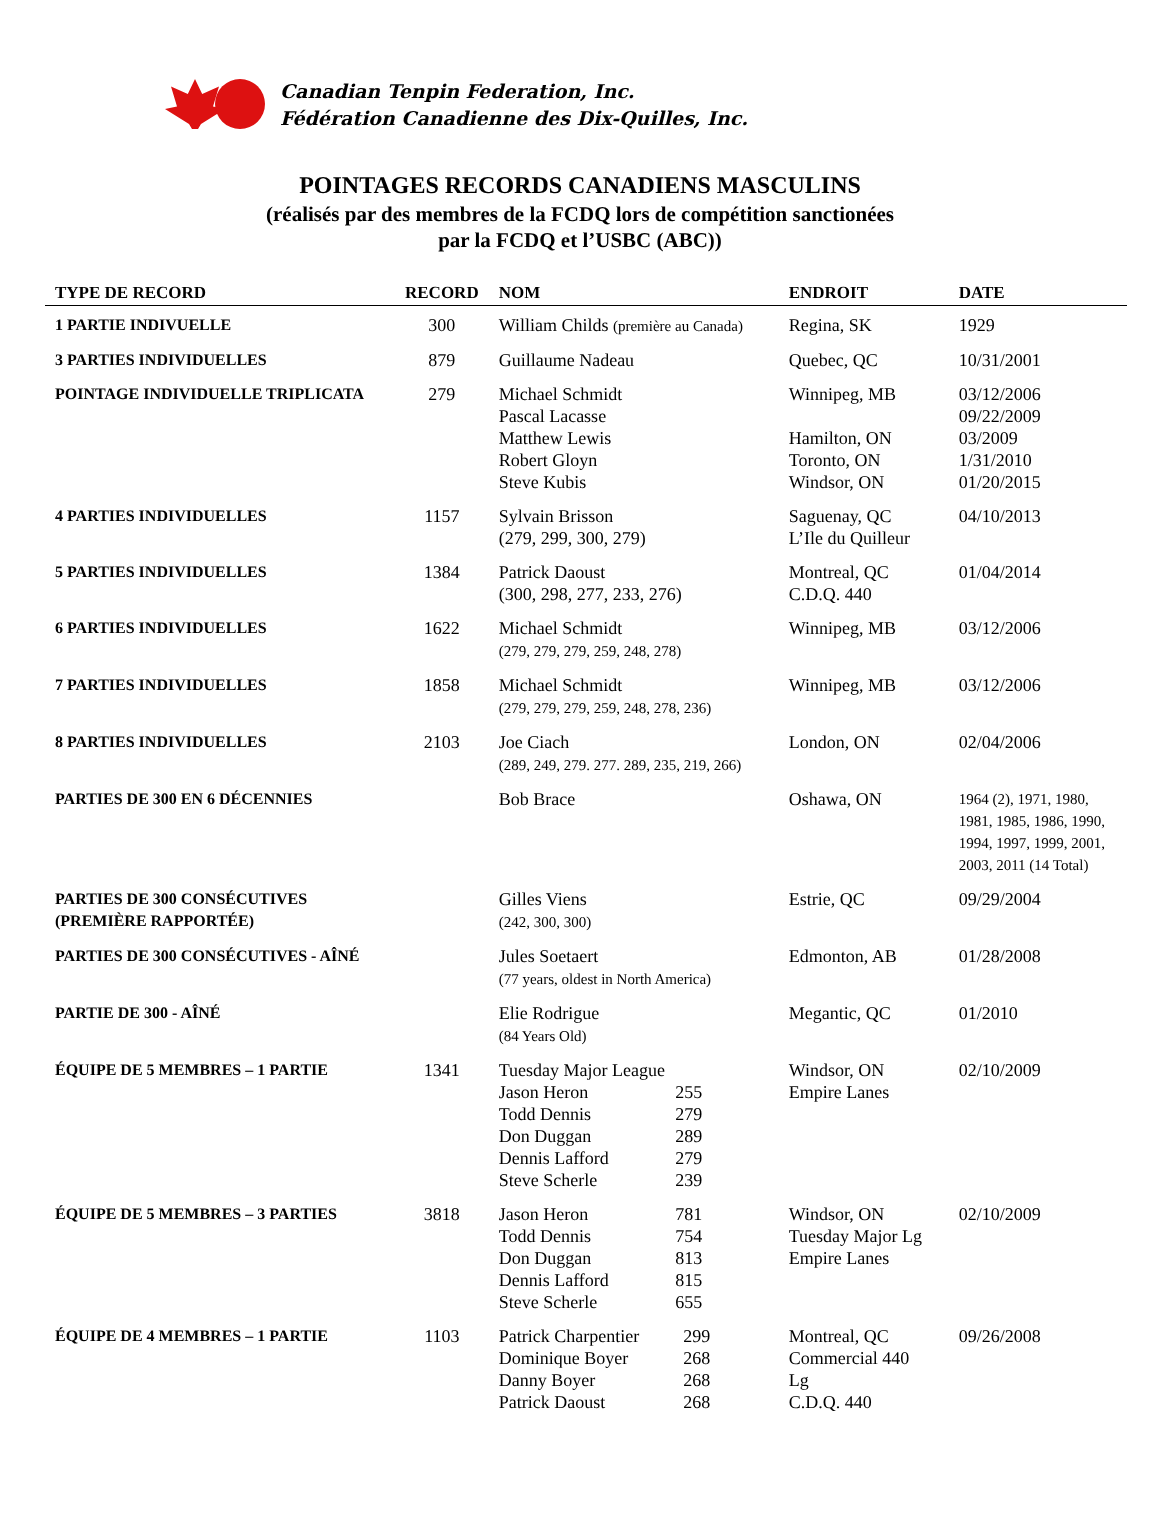Canadian Tenpin Federation, Inc.
Fédération Canadienne des Dix-Quilles, Inc.
POINTAGES RECORDS CANADIENS MASCULINS
(réalisés par des membres de la FCDQ lors de compétition sanctionées
par la FCDQ et l’USBC (ABC))
| TYPE DE RECORD | RECORD | NOM | ENDROIT | DATE |
| --- | --- | --- | --- | --- |
| 1 PARTIE INDIVUELLE | 300 | William Childs (première au Canada) | Regina, SK | 1929 |
| 3 PARTIES INDIVIDUELLES | 879 | Guillaume Nadeau | Quebec, QC | 10/31/2001 |
| POINTAGE INDIVIDUELLE TRIPLICATA | 279 | Michael Schmidt Pascal Lacasse Matthew Lewis Robert Gloyn Steve Kubis | Winnipeg, MB Hamilton, ON Toronto, ON Windsor, ON | 03/12/2006 09/22/2009 03/2009 1/31/2010 01/20/2015 |
| 4 PARTIES INDIVIDUELLES | 1157 | Sylvain Brisson (279, 299, 300, 279) | Saguenay, QC L’Ile du Quilleur | 04/10/2013 |
| 5 PARTIES INDIVIDUELLES | 1384 | Patrick Daoust (300, 298, 277, 233, 276) | Montreal, QC C.D.Q. 440 | 01/04/2014 |
| 6 PARTIES INDIVIDUELLES | 1622 | Michael Schmidt (279, 279, 279, 259, 248, 278) | Winnipeg, MB | 03/12/2006 |
| 7 PARTIES INDIVIDUELLES | 1858 | Michael Schmidt (279, 279, 279, 259, 248, 278, 236) | Winnipeg, MB | 03/12/2006 |
| 8 PARTIES INDIVIDUELLES | 2103 | Joe Ciach (289, 249, 279. 277. 289, 235, 219, 266) | London, ON | 02/04/2006 |
| PARTIES DE 300 EN 6 DÉCENNIES | | Bob Brace | Oshawa, ON | 1964 (2), 1971, 1980, 1981, 1985, 1986, 1990, 1994, 1997, 1999, 2001, 2003, 2011 (14 Total) |
| PARTIES DE 300 CONSÉCUTIVES (PREMIÈRE RAPPORTÉE) | | Gilles Viens (242, 300, 300) | Estrie, QC | 09/29/2004 |
| PARTIES DE 300 CONSÉCUTIVES - AÎNÉ | | Jules Soetaert (77 years, oldest in North America) | Edmonton, AB | 01/28/2008 |
| PARTIE DE 300 - AÎNÉ | | Elie Rodrigue (84 Years Old) | Megantic, QC | 01/2010 |
| ÉQUIPE DE 5 MEMBRES – 1 PARTIE | 1341 | Tuesday Major League / Jason Heron / 255 / / Todd Dennis / 279 / / Don Duggan / 289 / / Dennis Lafford / 279 / / Steve Scherle / 239 / | Windsor, ON Empire Lanes | 02/10/2009 |
| ÉQUIPE DE 5 MEMBRES – 3 PARTIES | 3818 | / Jason Heron / 781 / / Todd Dennis / 754 / / Don Duggan / 813 / / Dennis Lafford / 815 / / Steve Scherle / 655 / | Windsor, ON Tuesday Major Lg Empire Lanes | 02/10/2009 |
| ÉQUIPE DE 4 MEMBRES – 1 PARTIE | 1103 | / Patrick Charpentier / 299 / / Dominique Boyer / 268 / / Danny Boyer / 268 / / Patrick Daoust / 268 / | Montreal, QC Commercial 440 Lg C.D.Q. 440 | 09/26/2008 |